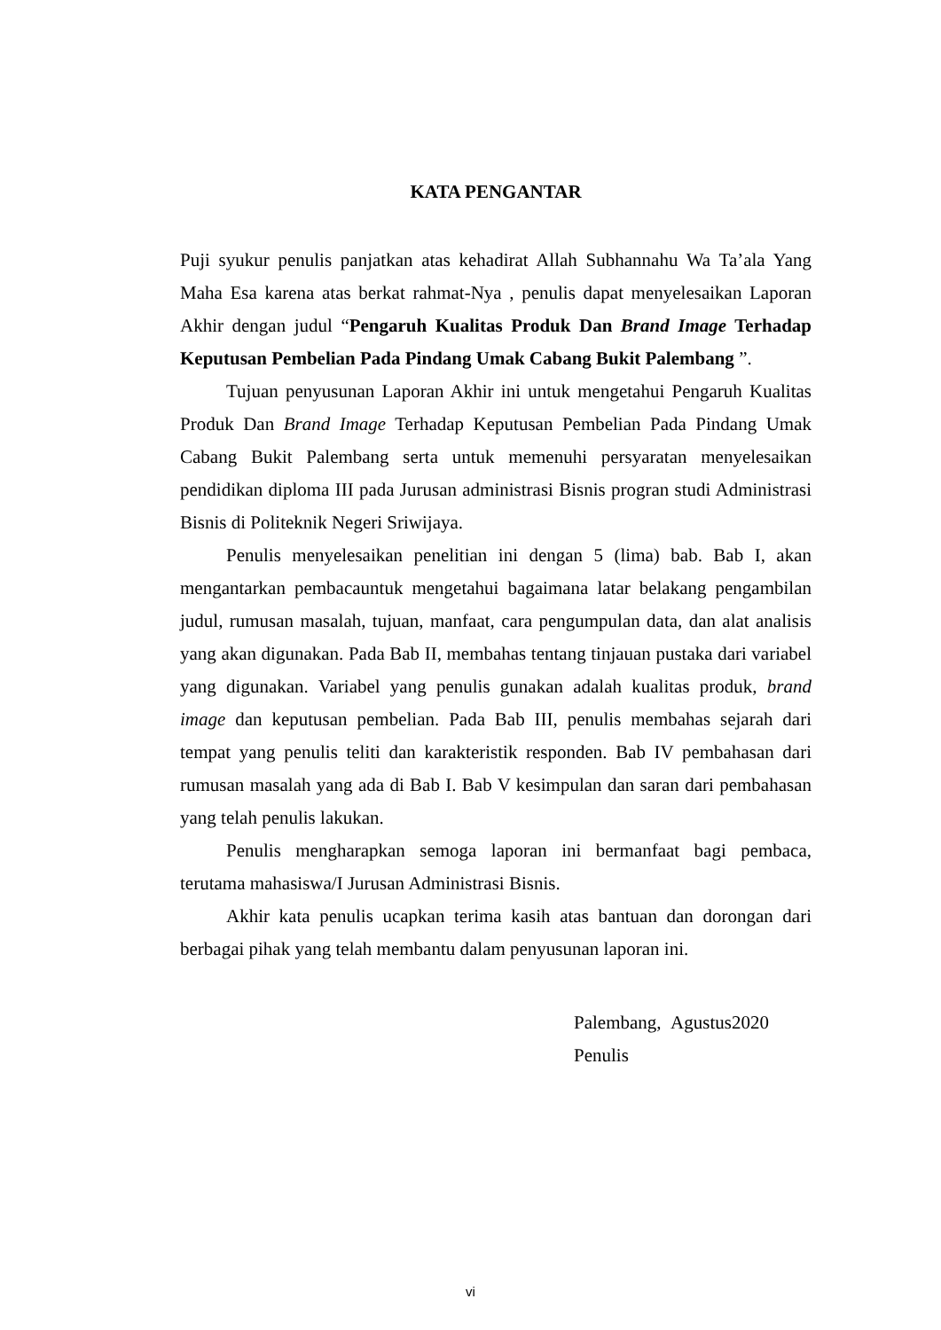KATA PENGANTAR
Puji syukur penulis panjatkan atas kehadirat Allah Subhannahu Wa Ta’ala Yang Maha Esa karena atas berkat rahmat-Nya , penulis dapat menyelesaikan Laporan Akhir dengan judul “Pengaruh Kualitas Produk Dan Brand Image Terhadap Keputusan Pembelian Pada Pindang Umak Cabang Bukit Palembang ”.
Tujuan penyusunan Laporan Akhir ini untuk mengetahui Pengaruh Kualitas Produk Dan Brand Image Terhadap Keputusan Pembelian Pada Pindang Umak Cabang Bukit Palembang serta untuk memenuhi persyaratan menyelesaikan pendidikan diploma III pada Jurusan administrasi Bisnis progran studi Administrasi Bisnis di Politeknik Negeri Sriwijaya.
Penulis menyelesaikan penelitian ini dengan 5 (lima) bab. Bab I, akan mengantarkan pembacauntuk mengetahui bagaimana latar belakang pengambilan judul, rumusan masalah, tujuan, manfaat, cara pengumpulan data, dan alat analisis yang akan digunakan. Pada Bab II, membahas tentang tinjauan pustaka dari variabel yang digunakan. Variabel yang penulis gunakan adalah kualitas produk, brand image dan keputusan pembelian. Pada Bab III, penulis membahas sejarah dari tempat yang penulis teliti dan karakteristik responden. Bab IV pembahasan dari rumusan masalah yang ada di Bab I. Bab V kesimpulan dan saran dari pembahasan yang telah penulis lakukan.
Penulis mengharapkan semoga laporan ini bermanfaat bagi pembaca, terutama mahasiswa/I Jurusan Administrasi Bisnis.
Akhir kata penulis ucapkan terima kasih atas bantuan dan dorongan dari berbagai pihak yang telah membantu dalam penyusunan laporan ini.
Palembang, Agustus2020
Penulis
vi